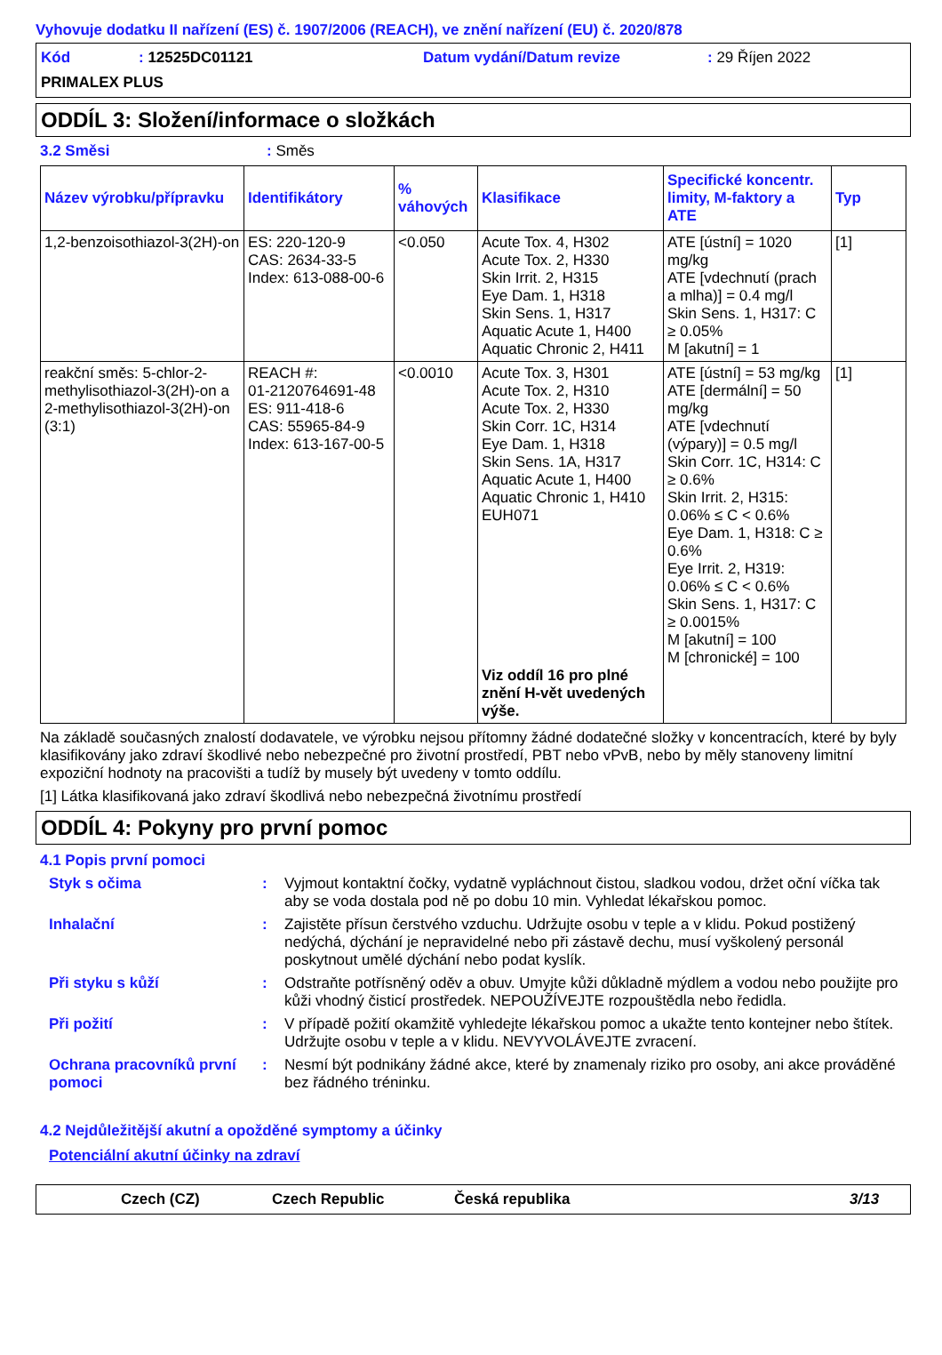Vyhovuje dodatku II nařízení (ES) č. 1907/2006 (REACH), ve znění nařízení (EU) č. 2020/878
Kód: 12525DC01121 Datum vydání/Datum revize: 29 Říjen 2022
PRIMALEX PLUS
ODDÍL 3: Složení/informace o složkách
3.2 Směsi: Směs
| Název výrobku/přípravku | Identifikátory | % váhových | Klasifikace | Specifické koncentr. limity, M-faktory a ATE | Typ |
| --- | --- | --- | --- | --- | --- |
| 1,2-benzoisothiazol-3(2H)-on | ES: 220-120-9 CAS: 2634-33-5 Index: 613-088-00-6 | <0.050 | Acute Tox. 4, H302 Acute Tox. 2, H330 Skin Irrit. 2, H315 Eye Dam. 1, H318 Skin Sens. 1, H317 Aquatic Acute 1, H400 Aquatic Chronic 2, H411 | ATE [ústní] = 1020 mg/kg ATE [vdechnutí (prach a mlha)] = 0.4 mg/l Skin Sens. 1, H317: C ≥ 0.05% M [akutní] = 1 | [1] |
| reakční směs: 5-chlor-2-methylisothiazol-3(2H)-on a 2-methylisothiazol-3(2H)-on (3:1) | REACH #: 01-2120764691-48 ES: 911-418-6 CAS: 55965-84-9 Index: 613-167-00-5 | <0.0010 | Acute Tox. 3, H301 Acute Tox. 2, H310 Acute Tox. 2, H330 Skin Corr. 1C, H314 Eye Dam. 1, H318 Skin Sens. 1A, H317 Aquatic Acute 1, H400 Aquatic Chronic 1, H410 EUH071 Viz oddíl 16 pro plné znění H-vět uvedených výše. | ATE [ústní] = 53 mg/kg ATE [dermální] = 50 mg/kg ATE [vdechnutí (výpary)] = 0.5 mg/l Skin Corr. 1C, H314: C ≥ 0.6% Skin Irrit. 2, H315: 0.06% ≤ C < 0.6% Eye Dam. 1, H318: C ≥ 0.6% Eye Irrit. 2, H319: 0.06% ≤ C < 0.6% Skin Sens. 1, H317: C ≥ 0.0015% M [akutní] = 100 M [chronické] = 100 | [1] |
Na základě současných znalostí dodavatele, ve výrobku nejsou přítomny žádné dodatečné složky v koncentracích, které by byly klasifikovány jako zdraví škodlivé nebo nebezpečné pro životní prostředí, PBT nebo vPvB, nebo by měly stanoveny limitní expoziční hodnoty na pracovišti a tudíž by musely být uvedeny v tomto oddílu.
[1] Látka klasifikovaná jako zdraví škodlivá nebo nebezpečná životnímu prostředí
ODDÍL 4: Pokyny pro první pomoc
4.1 Popis první pomoci
Styk s očima: Vyjmout kontaktní čočky, vydatně vypláchnout čistou, sladkou vodou, držet oční víčka tak aby se voda dostala pod ně po dobu 10 min. Vyhledat lékařskou pomoc.
Inhalační: Zajistěte přísun čerstvého vzduchu. Udržujte osobu v teple a v klidu. Pokud postižený nedýchá, dýchání je nepravidelné nebo při zástavě dechu, musí vyškolený personál poskytnout umělé dýchání nebo podat kyslík.
Při styku s kůží: Odstraňte potřísněný oděv a obuv. Umyjte kůži důkladně mýdlem a vodou nebo použijte pro kůži vhodný čisticí prostředek. NEPOUŽÍVEJTE rozpouštědla nebo ředidla.
Při požití: V případě požití okamžitě vyhledejte lékařskou pomoc a ukažte tento kontejner nebo štítek. Udržujte osobu v teple a v klidu. NEVYVOLÁVEJTE zvracení.
Ochrana pracovníků první pomoci: Nesmí být podnikány žádné akce, které by znamenaly riziko pro osoby, ani akce prováděné bez řádného tréninku.
4.2 Nejdůležitější akutní a opožděné symptomy a účinky
Potenciální akutní účinky na zdraví
Czech (CZ) Czech Republic Česká republika 3/13